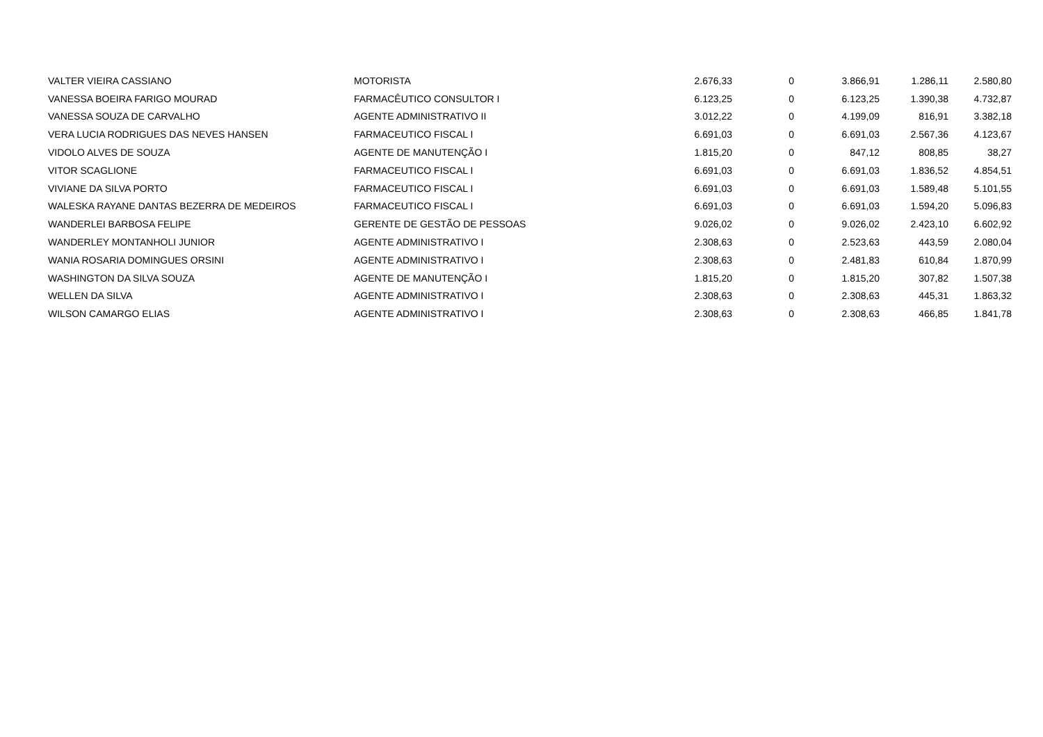| VALTER VIEIRA CASSIANO | MOTORISTA | 2.676,33 | 0 | 3.866,91 | 1.286,11 | 2.580,80 |
| VANESSA BOEIRA FARIGO MOURAD | FARMACÊUTICO CONSULTOR I | 6.123,25 | 0 | 6.123,25 | 1.390,38 | 4.732,87 |
| VANESSA SOUZA DE CARVALHO | AGENTE ADMINISTRATIVO II | 3.012,22 | 0 | 4.199,09 | 816,91 | 3.382,18 |
| VERA LUCIA RODRIGUES DAS NEVES HANSEN | FARMACEUTICO FISCAL I | 6.691,03 | 0 | 6.691,03 | 2.567,36 | 4.123,67 |
| VIDOLO ALVES DE SOUZA | AGENTE DE MANUTENÇÃO I | 1.815,20 | 0 | 847,12 | 808,85 | 38,27 |
| VITOR SCAGLIONE | FARMACEUTICO FISCAL I | 6.691,03 | 0 | 6.691,03 | 1.836,52 | 4.854,51 |
| VIVIANE DA SILVA PORTO | FARMACEUTICO FISCAL I | 6.691,03 | 0 | 6.691,03 | 1.589,48 | 5.101,55 |
| WALESKA RAYANE DANTAS BEZERRA DE MEDEIROS | FARMACEUTICO FISCAL I | 6.691,03 | 0 | 6.691,03 | 1.594,20 | 5.096,83 |
| WANDERLEI BARBOSA FELIPE | GERENTE DE GESTÃO DE PESSOAS | 9.026,02 | 0 | 9.026,02 | 2.423,10 | 6.602,92 |
| WANDERLEY MONTANHOLI JUNIOR | AGENTE ADMINISTRATIVO I | 2.308,63 | 0 | 2.523,63 | 443,59 | 2.080,04 |
| WANIA ROSARIA DOMINGUES ORSINI | AGENTE ADMINISTRATIVO I | 2.308,63 | 0 | 2.481,83 | 610,84 | 1.870,99 |
| WASHINGTON DA SILVA SOUZA | AGENTE DE MANUTENÇÃO I | 1.815,20 | 0 | 1.815,20 | 307,82 | 1.507,38 |
| WELLEN DA SILVA | AGENTE ADMINISTRATIVO I | 2.308,63 | 0 | 2.308,63 | 445,31 | 1.863,32 |
| WILSON CAMARGO ELIAS | AGENTE ADMINISTRATIVO I | 2.308,63 | 0 | 2.308,63 | 466,85 | 1.841,78 |